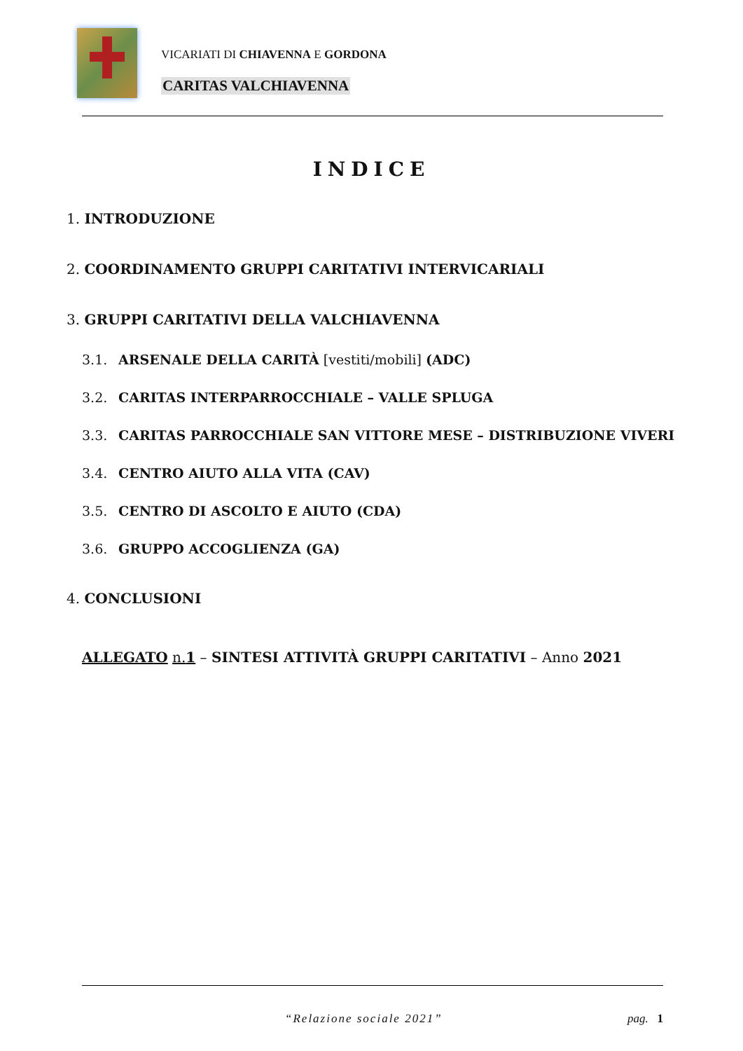VICARIATI DI CHIAVENNA E GORDONA
CARITAS VALCHIAVENNA
INDICE
1. INTRODUZIONE
2. COORDINAMENTO GRUPPI CARITATIVI INTERVICARIALI
3. GRUPPI CARITATIVI DELLA VALCHIAVENNA
3.1. ARSENALE DELLA CARITÀ [vestiti/mobili] (ADC)
3.2. CARITAS INTERPARROCCHIALE – VALLE SPLUGA
3.3. CARITAS PARROCCHIALE SAN VITTORE MESE – DISTRIBUZIONE VIVERI
3.4. CENTRO AIUTO ALLA VITA (CAV)
3.5. CENTRO DI ASCOLTO E AIUTO (CDA)
3.6. GRUPPO ACCOGLIENZA (GA)
4. CONCLUSIONI
ALLEGATO n.1 – SINTESI ATTIVITÀ GRUPPI CARITATIVI – Anno 2021
“Relazione sociale 2021” pag. 1